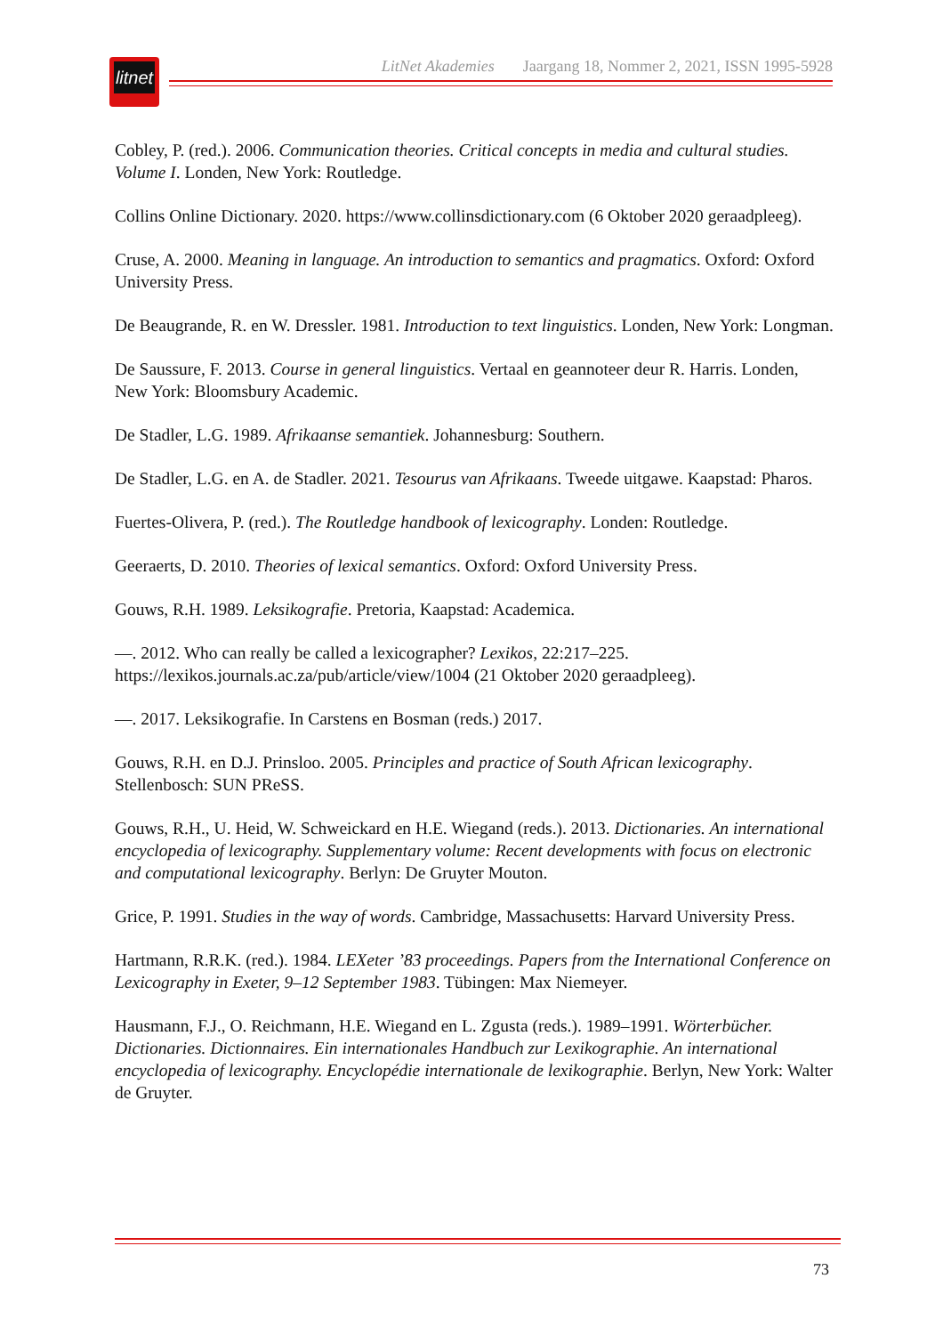litnet
LitNet Akademies Jaargang 18, Nommer 2, 2021, ISSN 1995-5928
Cobley, P. (red.). 2006. Communication theories. Critical concepts in media and cultural studies. Volume I. Londen, New York: Routledge.
Collins Online Dictionary. 2020. https://www.collinsdictionary.com (6 Oktober 2020 geraadpleeg).
Cruse, A. 2000. Meaning in language. An introduction to semantics and pragmatics. Oxford: Oxford University Press.
De Beaugrande, R. en W. Dressler. 1981. Introduction to text linguistics. Londen, New York: Longman.
De Saussure, F. 2013. Course in general linguistics. Vertaal en geannoteer deur R. Harris. Londen, New York: Bloomsbury Academic.
De Stadler, L.G. 1989. Afrikaanse semantiek. Johannesburg: Southern.
De Stadler, L.G. en A. de Stadler. 2021. Tesourus van Afrikaans. Tweede uitgawe. Kaapstad: Pharos.
Fuertes-Olivera, P. (red.). The Routledge handbook of lexicography. Londen: Routledge.
Geeraerts, D. 2010. Theories of lexical semantics. Oxford: Oxford University Press.
Gouws, R.H. 1989. Leksikografie. Pretoria, Kaapstad: Academica.
—. 2012. Who can really be called a lexicographer? Lexikos, 22:217–225. https://lexikos.journals.ac.za/pub/article/view/1004 (21 Oktober 2020 geraadpleeg).
—. 2017. Leksikografie. In Carstens en Bosman (reds.) 2017.
Gouws, R.H. en D.J. Prinsloo. 2005. Principles and practice of South African lexicography. Stellenbosch: SUN PReSS.
Gouws, R.H., U. Heid, W. Schweickard en H.E. Wiegand (reds.). 2013. Dictionaries. An international encyclopedia of lexicography. Supplementary volume: Recent developments with focus on electronic and computational lexicography. Berlyn: De Gruyter Mouton.
Grice, P. 1991. Studies in the way of words. Cambridge, Massachusetts: Harvard University Press.
Hartmann, R.R.K. (red.). 1984. LEXeter ’83 proceedings. Papers from the International Conference on Lexicography in Exeter, 9–12 September 1983. Tübingen: Max Niemeyer.
Hausmann, F.J., O. Reichmann, H.E. Wiegand en L. Zgusta (reds.). 1989–1991. Wörterbücher. Dictionaries. Dictionnaires. Ein internationales Handbuch zur Lexikographie. An international encyclopedia of lexicography. Encyclopédie internationale de lexikographie. Berlyn, New York: Walter de Gruyter.
73